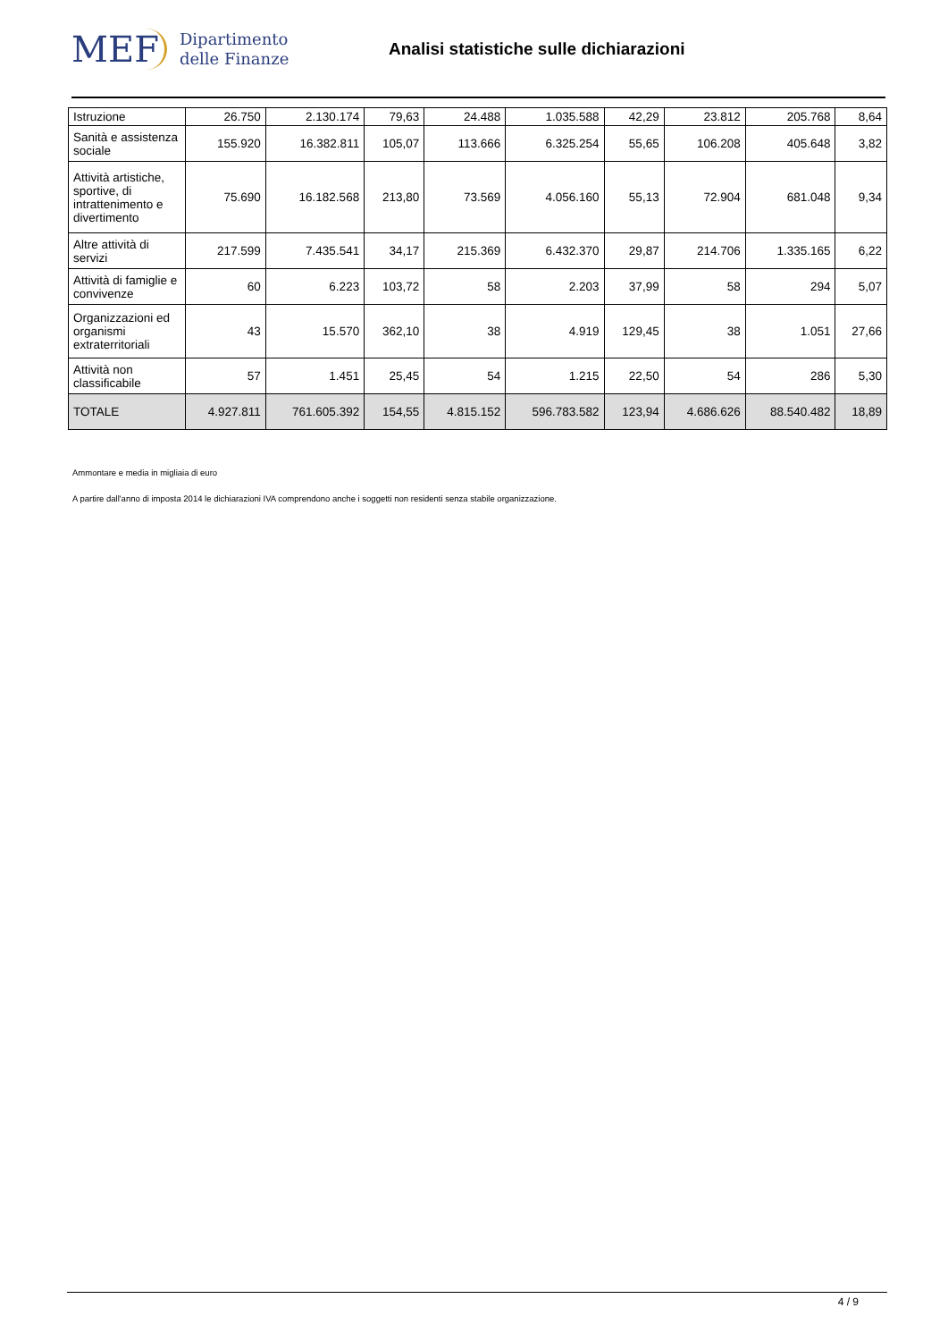MEF Dipartimento
delle Finanze
Analisi statistiche sulle dichiarazioni
| Istruzione | 26.750 | 2.130.174 | 79,63 | 24.488 | 1.035.588 | 42,29 | 23.812 | 205.768 | 8,64 |
| Sanità e assistenza sociale | 155.920 | 16.382.811 | 105,07 | 113.666 | 6.325.254 | 55,65 | 106.208 | 405.648 | 3,82 |
| Attività artistiche, sportive, di intrattenimento e divertimento | 75.690 | 16.182.568 | 213,80 | 73.569 | 4.056.160 | 55,13 | 72.904 | 681.048 | 9,34 |
| Altre attività di servizi | 217.599 | 7.435.541 | 34,17 | 215.369 | 6.432.370 | 29,87 | 214.706 | 1.335.165 | 6,22 |
| Attività di famiglie e convivenze | 60 | 6.223 | 103,72 | 58 | 2.203 | 37,99 | 58 | 294 | 5,07 |
| Organizzazioni ed organismi extraterritoriali | 43 | 15.570 | 362,10 | 38 | 4.919 | 129,45 | 38 | 1.051 | 27,66 |
| Attività non classificabile | 57 | 1.451 | 25,45 | 54 | 1.215 | 22,50 | 54 | 286 | 5,30 |
| TOTALE | 4.927.811 | 761.605.392 | 154,55 | 4.815.152 | 596.783.582 | 123,94 | 4.686.626 | 88.540.482 | 18,89 |
Ammontare e media in migliaia di euro
A partire dall'anno di imposta 2014 le dichiarazioni IVA comprendono anche i soggetti non residenti senza stabile organizzazione.
4 / 9